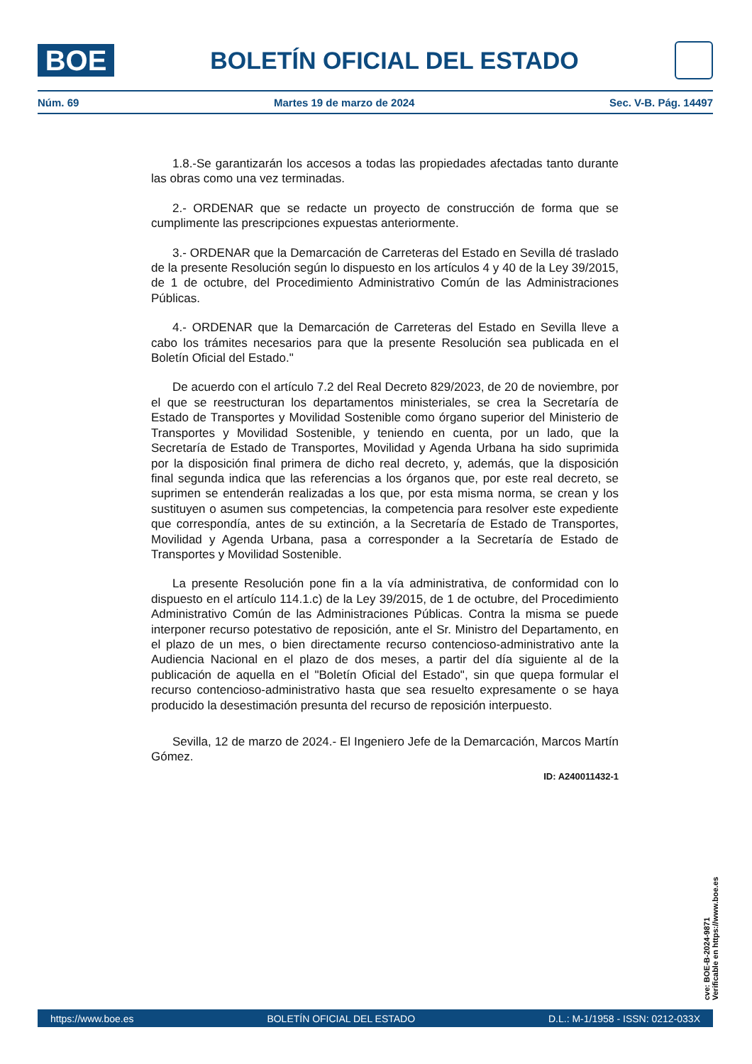BOE
BOLETÍN OFICIAL DEL ESTADO
Núm. 69 Martes 19 de marzo de 2024 Sec. V-B. Pág. 14497
1.8.-Se garantizarán los accesos a todas las propiedades afectadas tanto durante las obras como una vez terminadas.
2.- ORDENAR que se redacte un proyecto de construcción de forma que se cumplimente las prescripciones expuestas anteriormente.
3.- ORDENAR que la Demarcación de Carreteras del Estado en Sevilla dé traslado de la presente Resolución según lo dispuesto en los artículos 4 y 40 de la Ley 39/2015, de 1 de octubre, del Procedimiento Administrativo Común de las Administraciones Públicas.
4.- ORDENAR que la Demarcación de Carreteras del Estado en Sevilla lleve a cabo los trámites necesarios para que la presente Resolución sea publicada en el Boletín Oficial del Estado."
De acuerdo con el artículo 7.2 del Real Decreto 829/2023, de 20 de noviembre, por el que se reestructuran los departamentos ministeriales, se crea la Secretaría de Estado de Transportes y Movilidad Sostenible como órgano superior del Ministerio de Transportes y Movilidad Sostenible, y teniendo en cuenta, por un lado, que la Secretaría de Estado de Transportes, Movilidad y Agenda Urbana ha sido suprimida por la disposición final primera de dicho real decreto, y, además, que la disposición final segunda indica que las referencias a los órganos que, por este real decreto, se suprimen se entenderán realizadas a los que, por esta misma norma, se crean y los sustituyen o asumen sus competencias, la competencia para resolver este expediente que correspondía, antes de su extinción, a la Secretaría de Estado de Transportes, Movilidad y Agenda Urbana, pasa a corresponder a la Secretaría de Estado de Transportes y Movilidad Sostenible.
La presente Resolución pone fin a la vía administrativa, de conformidad con lo dispuesto en el artículo 114.1.c) de la Ley 39/2015, de 1 de octubre, del Procedimiento Administrativo Común de las Administraciones Públicas. Contra la misma se puede interponer recurso potestativo de reposición, ante el Sr. Ministro del Departamento, en el plazo de un mes, o bien directamente recurso contencioso-administrativo ante la Audiencia Nacional en el plazo de dos meses, a partir del día siguiente al de la publicación de aquella en el "Boletín Oficial del Estado", sin que quepa formular el recurso contencioso-administrativo hasta que sea resuelto expresamente o se haya producido la desestimación presunta del recurso de reposición interpuesto.
Sevilla, 12 de marzo de 2024.- El Ingeniero Jefe de la Demarcación, Marcos Martín Gómez.
ID: A240011432-1
cve: BOE-B-2024-9871
Verificable en https://www.boe.es
https://www.boe.es BOLETÍN OFICIAL DEL ESTADO D.L.: M-1/1958 - ISSN: 0212-033X